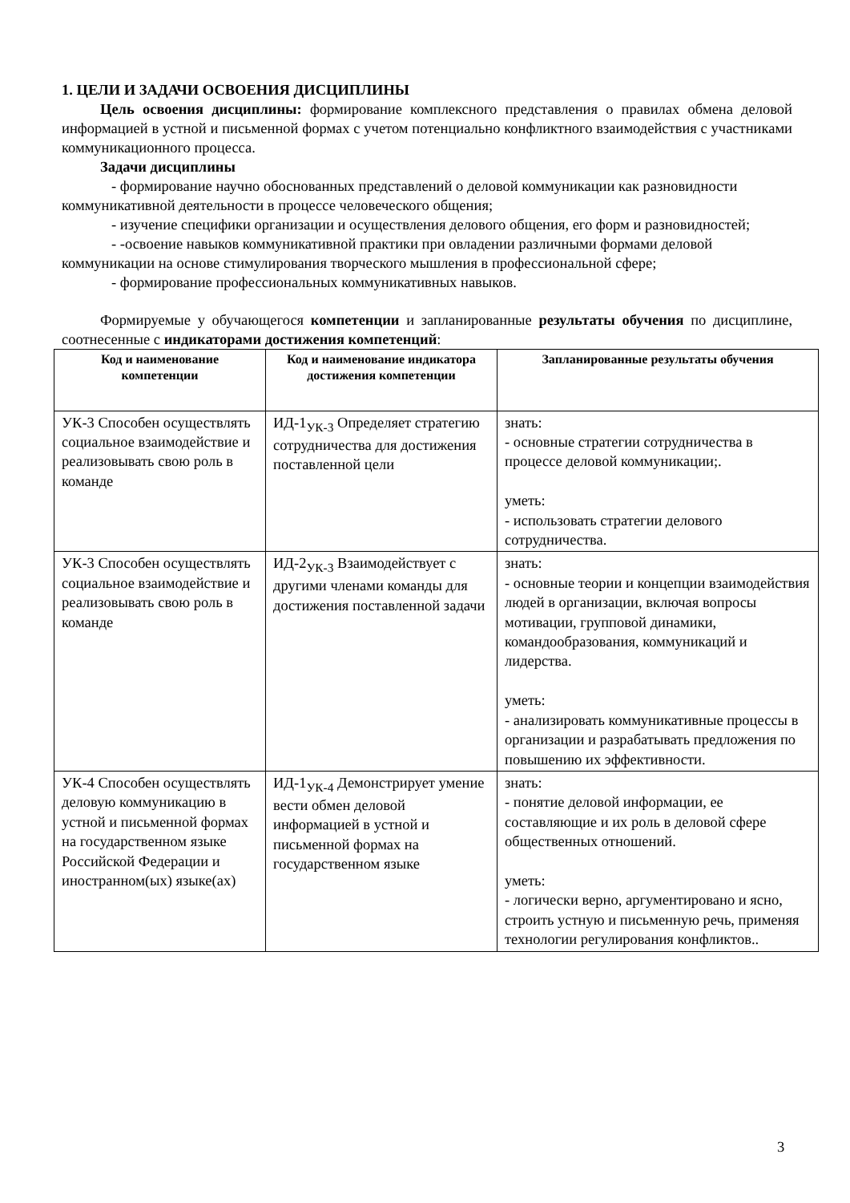1. ЦЕЛИ И ЗАДАЧИ ОСВОЕНИЯ ДИСЦИПЛИНЫ
Цель освоения дисциплины: формирование комплексного представления о правилах обмена деловой информацией в устной и письменной формах с учетом потенциально конфликтного взаимодействия с участниками коммуникационного процесса.
Задачи дисциплины
- формирование научно обоснованных представлений о деловой коммуникации как разновидности коммуникативной деятельности в процессе человеческого общения;
- изучение специфики организации и осуществления делового общения, его форм и разновидностей;
- -освоение навыков коммуникативной практики при овладении различными формами деловой коммуникации на основе стимулирования творческого мышления в профессиональной сфере;
- формирование профессиональных коммуникативных навыков.
Формируемые у обучающегося компетенции и запланированные результаты обучения по дисциплине, соотнесенные с индикаторами достижения компетенций:
| Код и наименование компетенции | Код и наименование индикатора достижения компетенции | Запланированные результаты обучения |
| --- | --- | --- |
| УК-3 Способен осуществлять социальное взаимодействие и реализовывать свою роль в команде | ИД-1<sub>УК-3</sub> Определяет стратегию сотрудничества для достижения поставленной цели | знать: - основные стратегии сотрудничества в процессе деловой коммуникации;. уметь: - использовать стратегии делового сотрудничества. |
| УК-3 Способен осуществлять социальное взаимодействие и реализовывать свою роль в команде | ИД-2<sub>УК-3</sub> Взаимодействует с другими членами команды для достижения поставленной задачи | знать: - основные теории и концепции взаимодействия людей в организации, включая вопросы мотивации, групповой динамики, командообразования, коммуникаций и лидерства. уметь: - анализировать коммуникативные процессы в организации и разрабатывать предложения по повышению их эффективности. |
| УК-4 Способен осуществлять деловую коммуникацию в устной и письменной формах на государственном языке Российской Федерации и иностранном(ых) языке(ах) | ИД-1<sub>УК-4</sub> Демонстрирует умение вести обмен деловой информацией в устной и письменной формах на государственном языке | знать: - понятие деловой информации, ее составляющие и их роль в деловой сфере общественных отношений. уметь: - логически верно, аргументировано и ясно, строить устную и письменную речь, применяя технологии регулирования конфликтов.. |
3